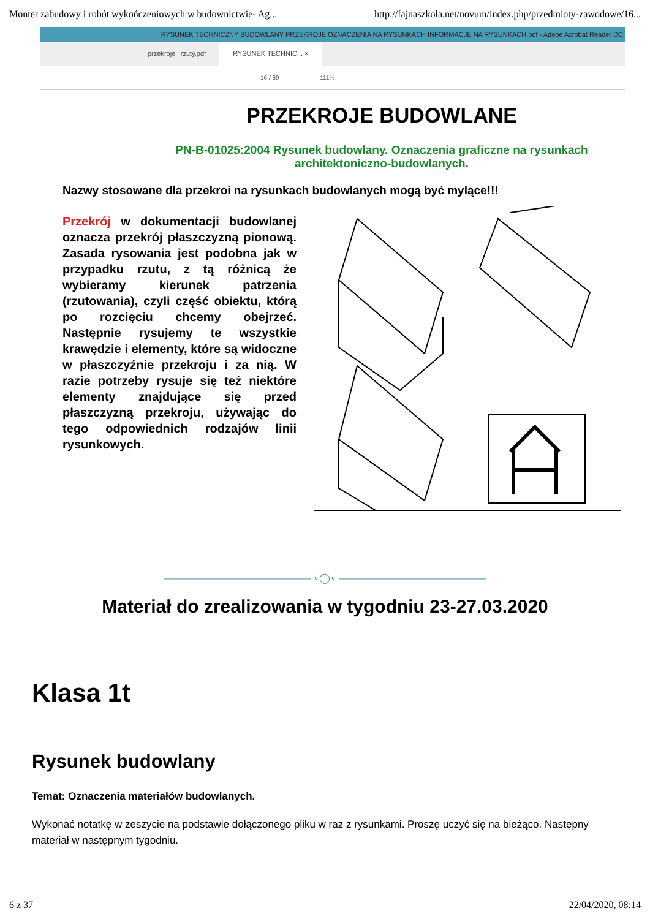Monter zabudowy i robót wykończeniowych w budownictwie- Ag... http://fajnaszkola.net/novum/index.php/przedmioty-zawodowe/16...
RYSUNEK TECHNICZNY BUDOWLANY PRZEKROJE OZNACZENIA NA RYSUNKACH INFORMACJE NA RYSUNKACH.pdf - Adobe Acrobat Reader DC
przekroje i rzuty.pdf RYSUNEK TECHNIC... ×
16 / 69 111%
PRZEKROJE BUDOWLANE
PN-B-01025:2004 Rysunek budowlany. Oznaczenia graficzne na rysunkach architektoniczno-budowlanych.
Nazwy stosowane dla przekroi na rysunkach budowlanych mogą być mylące!!!
Przekrój w dokumentacji budowlanej oznacza przekrój płaszczyzną pionową. Zasada rysowania jest podobna jak w przypadku rzutu, z tą różnicą że wybieramy kierunek patrzenia (rzutowania), czyli część obiektu, którą po rozcięciu chcemy obejrzeć. Następnie rysujemy te wszystkie krawędzie i elementy, które są widoczne w płaszczyźnie przekroju i za nią. W razie potrzeby rysuje się też niektóre elementy znajdujące się przed płaszczyzną przekroju, używając do tego odpowiednich rodzajów linii rysunkowych.
——————————————— ∘◯∘ ———————————————
Materiał do zrealizowania w tygodniu 23-27.03.2020
Klasa 1t
Rysunek budowlany
Temat: Oznaczenia materiałów budowlanych.
Wykonać notatkę w zeszycie na podstawie dołączonego pliku w raz z rysunkami. Proszę uczyć się na bieżąco. Następny materiał w następnym tygodniu.
6 z 37 22/04/2020, 08:14